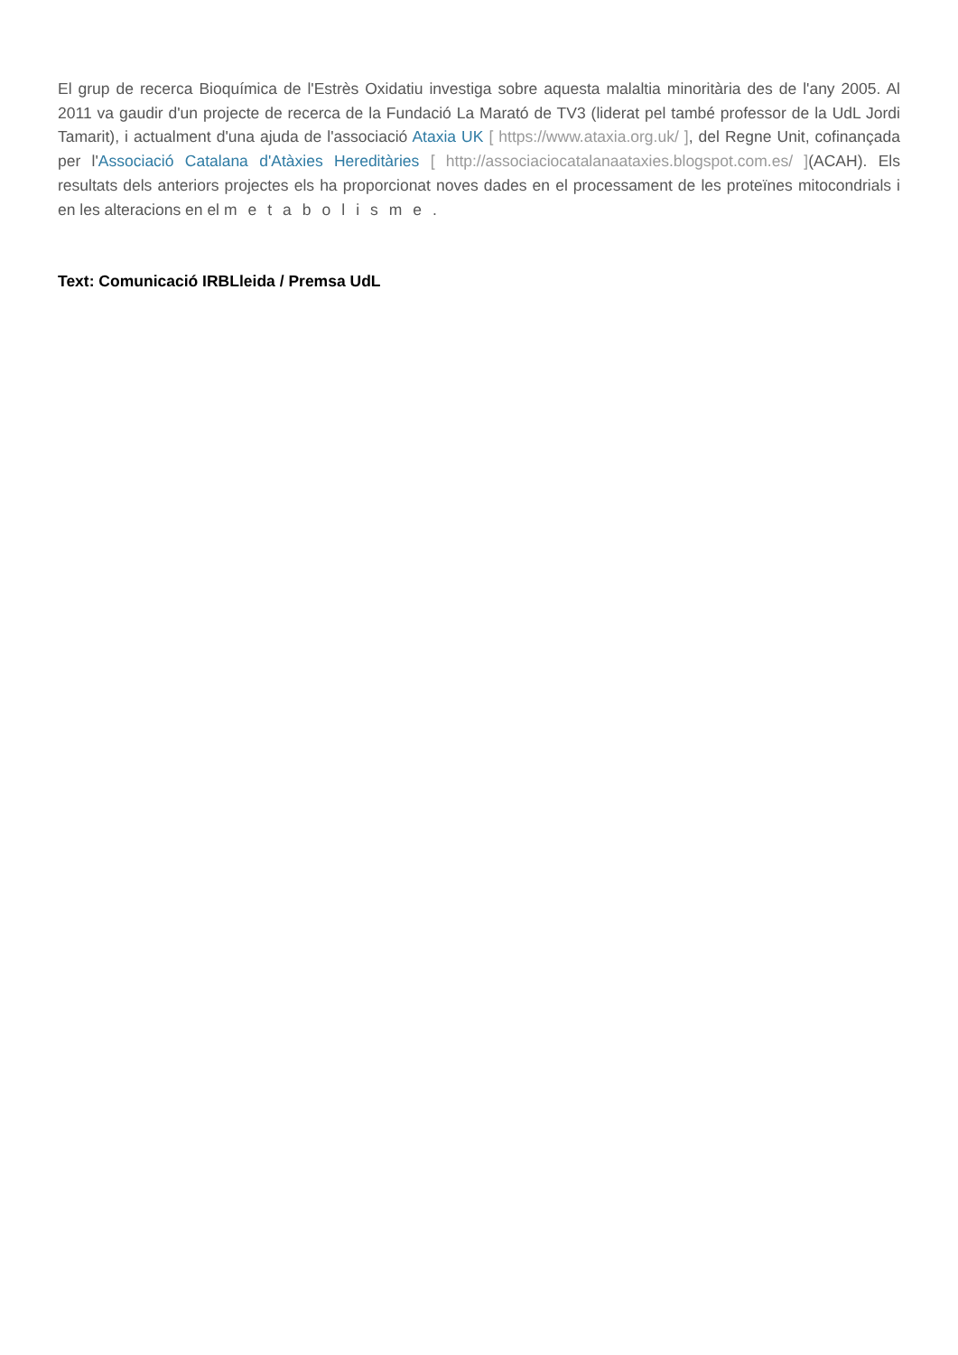El grup de recerca Bioquímica de l'Estrès Oxidatiu investiga sobre aquesta malaltia minoritària des de l'any 2005. Al 2011 va gaudir d'un projecte de recerca de la Fundació La Marató de TV3 (liderat pel també professor de la UdL Jordi Tamarit), i actualment d'una ajuda de l'associació Ataxia UK [ https://www.ataxia.org.uk/ ], del Regne Unit, cofinançada per l'Associació Catalana d'Atàxies Hereditàries [ http://associaciocatalanaataxies.blogspot.com.es/ ](ACAH). Els resultats dels anteriors projectes els ha proporcionat noves dades en el processament de les proteïnes mitocondrials i en les alteracions en el metabolisme.
Text: Comunicació IRBLleida / Premsa UdL